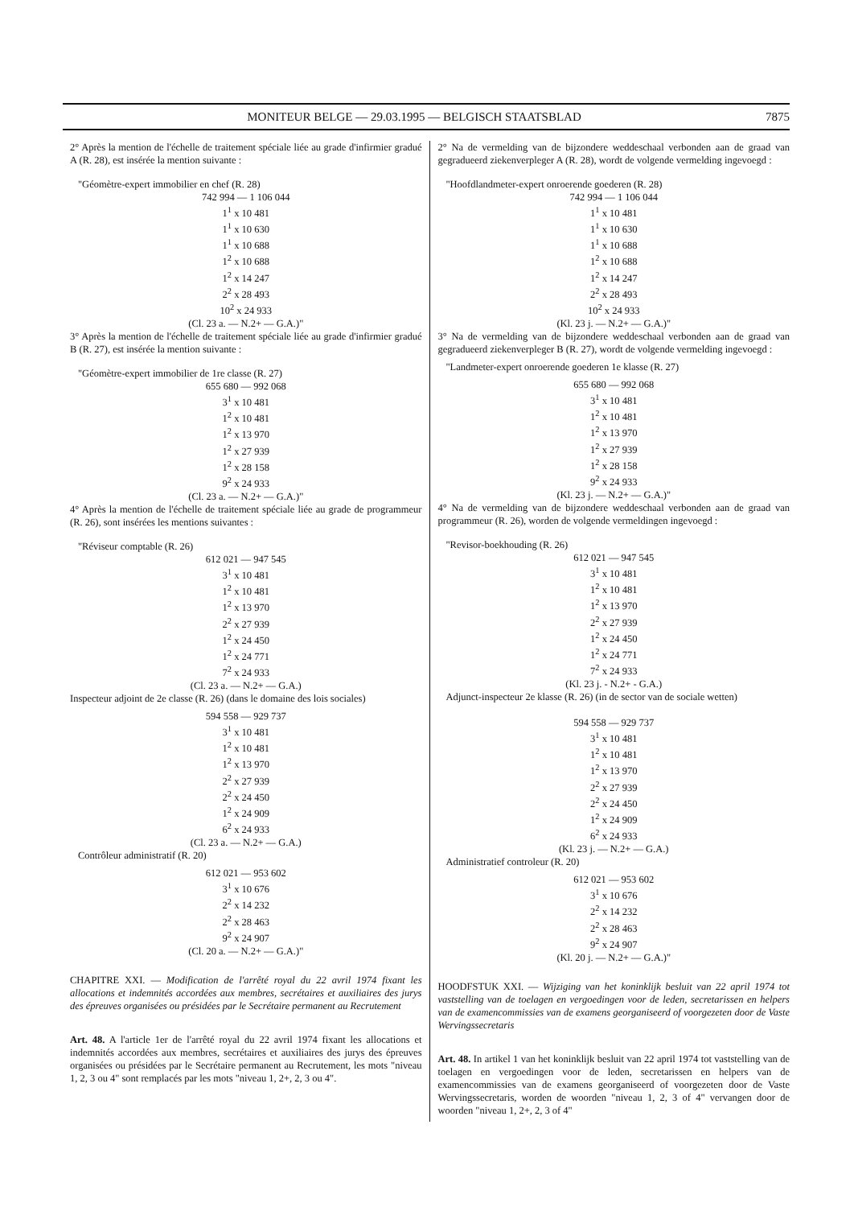MONITEUR BELGE — 29.03.1995 — BELGISCH STAATSBLAD 7875
2° Après la mention de l'échelle de traitement spéciale liée au grade d'infirmier gradué A (R. 28), est insérée la mention suivante :
"Géomètre-expert immobilier en chef (R. 28)
742 994 — 1 106 044
1<sup>1</sup> x 10 481
1<sup>1</sup> x 10 630
1<sup>1</sup> x 10 688
1<sup>2</sup> x 10 688
1<sup>2</sup> x 14 247
2<sup>2</sup> x 28 493
10<sup>2</sup> x 24 933
(Cl. 23 a. — N.2+ — G.A.)"
3° Après la mention de l'échelle de traitement spéciale liée au grade d'infirmier gradué B (R. 27), est insérée la mention suivante :
"Géomètre-expert immobilier de 1re classe (R. 27)
655 680 — 992 068
3<sup>1</sup> x 10 481
1<sup>2</sup> x 10 481
1<sup>2</sup> x 13 970
1<sup>2</sup> x 27 939
1<sup>2</sup> x 28 158
9<sup>2</sup> x 24 933
(Cl. 23 a. — N.2+ — G.A.)"
4° Après la mention de l'échelle de traitement spéciale liée au grade de programmeur (R. 26), sont insérées les mentions suivantes :
"Réviseur comptable (R. 26)
612 021 — 947 545
3<sup>1</sup> x 10 481
1<sup>2</sup> x 10 481
1<sup>2</sup> x 13 970
2<sup>2</sup> x 27 939
1<sup>2</sup> x 24 450
1<sup>2</sup> x 24 771
7<sup>2</sup> x 24 933
(Cl. 23 a. — N.2+ — G.A.)
Inspecteur adjoint de 2e classe (R. 26) (dans le domaine des lois sociales)
594 558 — 929 737
3<sup>1</sup> x 10 481
1<sup>2</sup> x 10 481
1<sup>2</sup> x 13 970
2<sup>2</sup> x 27 939
2<sup>2</sup> x 24 450
1<sup>2</sup> x 24 909
6<sup>2</sup> x 24 933
(Cl. 23 a. — N.2+ — G.A.)
Contrôleur administratif (R. 20)
612 021 — 953 602
3<sup>1</sup> x 10 676
2<sup>2</sup> x 14 232
2<sup>2</sup> x 28 463
9<sup>2</sup> x 24 907
(Cl. 20 a. — N.2+ — G.A.)"
CHAPITRE XXI. — Modification de l'arrêté royal du 22 avril 1974 fixant les allocations et indemnités accordées aux membres, secrétaires et auxiliaires des jurys des épreuves organisées ou présidées par le Secrétaire permanent au Recrutement
Art. 48. A l'article 1er de l'arrêté royal du 22 avril 1974 fixant les allocations et indemnités accordées aux membres, secrétaires et auxiliaires des jurys des épreuves organisées ou présidées par le Secrétaire permanent au Recrutement, les mots "niveau 1, 2, 3 ou 4" sont remplacés par les mots "niveau 1, 2+, 2, 3 ou 4".
2° Na de vermelding van de bijzondere weddeschaal verbonden aan de graad van gegradueerd ziekenverpleger A (R. 28), wordt de volgende vermelding ingevoegd :
"Hoofdlandmeter-expert onroerende goederen (R. 28)
742 994 — 1 106 044
1<sup>1</sup> x 10 481
1<sup>1</sup> x 10 630
1<sup>1</sup> x 10 688
1<sup>2</sup> x 10 688
1<sup>2</sup> x 14 247
2<sup>2</sup> x 28 493
10<sup>2</sup> x 24 933
(Kl. 23 j. — N.2+ — G.A.)"
3° Na de vermelding van de bijzondere weddeschaal verbonden aan de graad van gegradueerd ziekenverpleger B (R. 27), wordt de volgende vermelding ingevoegd :
"Landmeter-expert onroerende goederen 1e klasse (R. 27)
655 680 — 992 068
3<sup>1</sup> x 10 481
1<sup>2</sup> x 10 481
1<sup>2</sup> x 13 970
1<sup>2</sup> x 27 939
1<sup>2</sup> x 28 158
9<sup>2</sup> x 24 933
(Kl. 23 j. — N.2+ — G.A.)"
4° Na de vermelding van de bijzondere weddeschaal verbonden aan de graad van programmeur (R. 26), worden de volgende vermeldingen ingevoegd :
"Revisor-boekhouding (R. 26)
612 021 — 947 545
3<sup>1</sup> x 10 481
1<sup>2</sup> x 10 481
1<sup>2</sup> x 13 970
2<sup>2</sup> x 27 939
1<sup>2</sup> x 24 450
1<sup>2</sup> x 24 771
7<sup>2</sup> x 24 933
(Kl. 23 j. - N.2+ - G.A.)
Adjunct-inspecteur 2e klasse (R. 26) (in de sector van de sociale wetten)
594 558 — 929 737
3<sup>1</sup> x 10 481
1<sup>2</sup> x 10 481
1<sup>2</sup> x 13 970
2<sup>2</sup> x 27 939
2<sup>2</sup> x 24 450
1<sup>2</sup> x 24 909
6<sup>2</sup> x 24 933
(Kl. 23 j. — N.2+ — G.A.)
Administratief controleur (R. 20)
612 021 — 953 602
3<sup>1</sup> x 10 676
2<sup>2</sup> x 14 232
2<sup>2</sup> x 28 463
9<sup>2</sup> x 24 907
(Kl. 20 j. — N.2+ — G.A.)"
HOODFSTUK XXI. — Wijziging van het koninklijk besluit van 22 april 1974 tot vaststelling van de toelagen en vergoedingen voor de leden, secretarissen en helpers van de examencommissies van de examens georganiseerd of voorgezeten door de Vaste Wervingssecretaris
Art. 48. In artikel 1 van het koninklijk besluit van 22 april 1974 tot vaststelling van de toelagen en vergoedingen voor de leden, secretarissen en helpers van de examencommissies van de examens georganiseerd of voorgezeten door de Vaste Wervingssecretaris, worden de woorden "niveau 1, 2, 3 of 4" vervangen door de woorden "niveau 1, 2+, 2, 3 of 4"